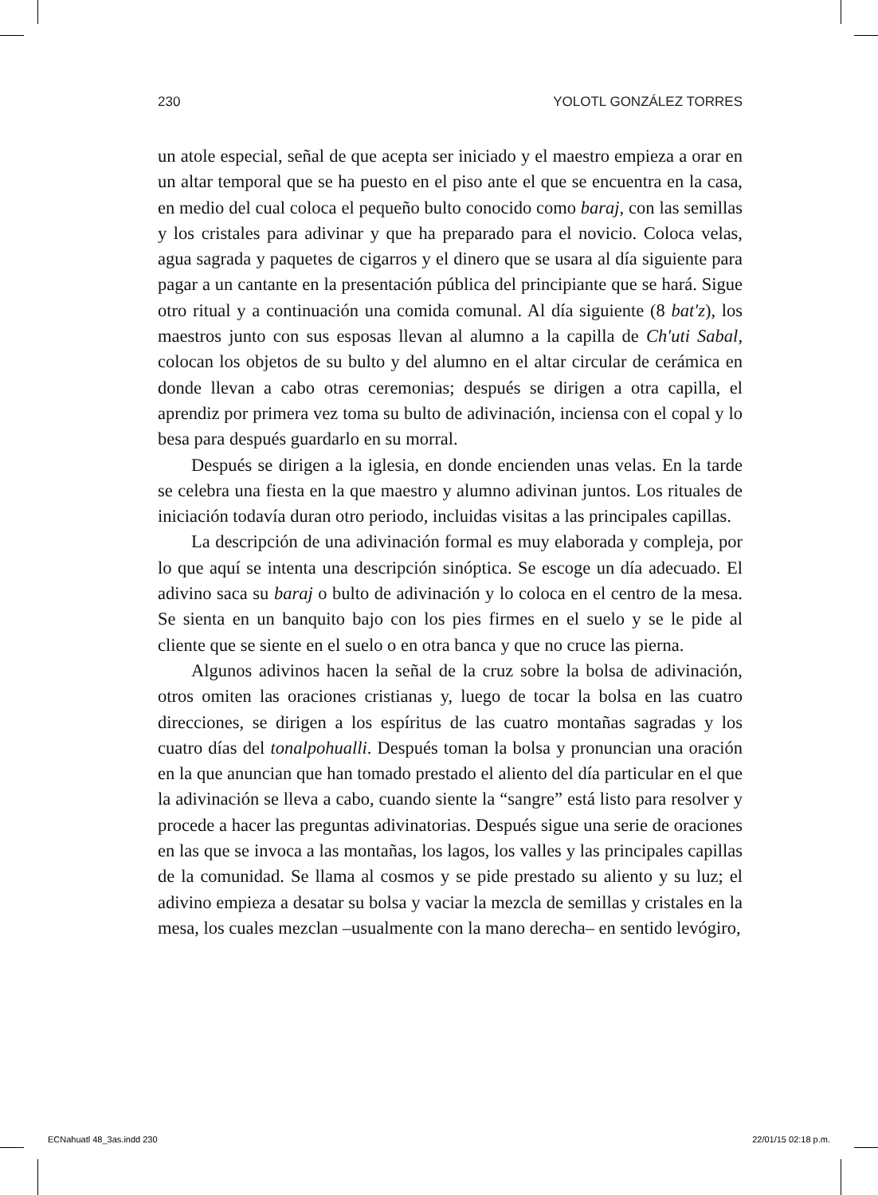230 YOLOTL GONZÁLEZ TORRES
un atole especial, señal de que acepta ser iniciado y el maestro empieza a orar en un altar temporal que se ha puesto en el piso ante el que se encuentra en la casa, en medio del cual coloca el pequeño bulto conocido como baraj, con las semillas y los cristales para adivinar y que ha preparado para el novicio. Coloca velas, agua sagrada y paquetes de cigarros y el dinero que se usara al día siguiente para pagar a un cantante en la presentación pública del principiante que se hará. Sigue otro ritual y a continuación una comida comunal. Al día siguiente (8 bat'z), los maestros junto con sus esposas llevan al alumno a la capilla de Ch'uti Sabal, colocan los objetos de su bulto y del alumno en el altar circular de cerámica en donde llevan a cabo otras ceremonias; después se dirigen a otra capilla, el aprendiz por primera vez toma su bulto de adivinación, inciensa con el copal y lo besa para después guardarlo en su morral.
Después se dirigen a la iglesia, en donde encienden unas velas. En la tarde se celebra una fiesta en la que maestro y alumno adivinan juntos. Los rituales de iniciación todavía duran otro periodo, incluidas visitas a las principales capillas.
La descripción de una adivinación formal es muy elaborada y compleja, por lo que aquí se intenta una descripción sinóptica. Se escoge un día adecuado. El adivino saca su baraj o bulto de adivinación y lo coloca en el centro de la mesa. Se sienta en un banquito bajo con los pies firmes en el suelo y se le pide al cliente que se siente en el suelo o en otra banca y que no cruce las pierna.
Algunos adivinos hacen la señal de la cruz sobre la bolsa de adivinación, otros omiten las oraciones cristianas y, luego de tocar la bolsa en las cuatro direcciones, se dirigen a los espíritus de las cuatro montañas sagradas y los cuatro días del tonalpohualli. Después toman la bolsa y pronuncian una oración en la que anuncian que han tomado prestado el aliento del día particular en el que la adivinación se lleva a cabo, cuando siente la “sangre” está listo para resolver y procede a hacer las preguntas adivinatorias. Después sigue una serie de oraciones en las que se invoca a las montañas, los lagos, los valles y las principales capillas de la comunidad. Se llama al cosmos y se pide prestado su aliento y su luz; el adivino empieza a desatar su bolsa y vaciar la mezcla de semillas y cristales en la mesa, los cuales mezclan –usualmente con la mano derecha– en sentido levógiro,
ECNahuatl 48_3as.indd 230 22/01/15 02:18 p.m.